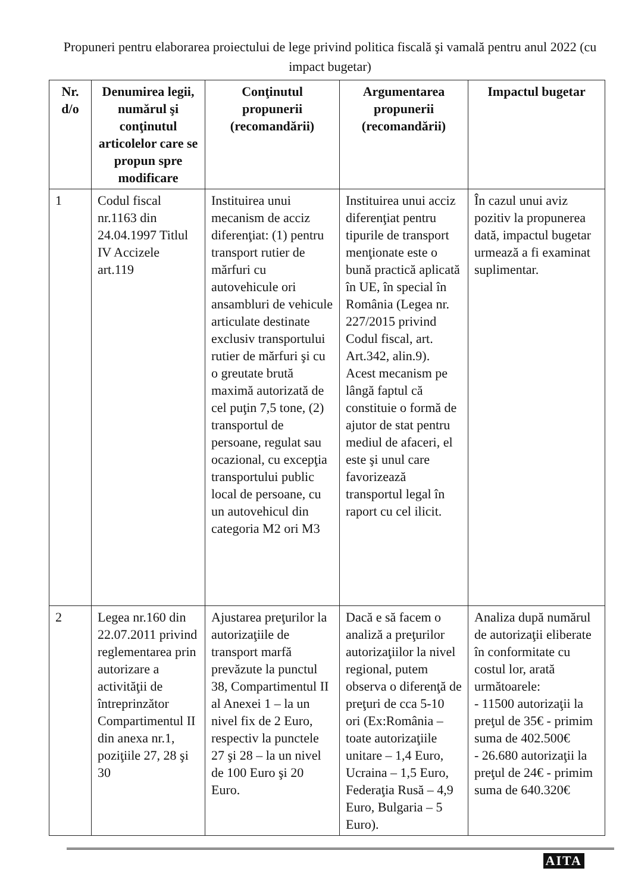Propuneri pentru elaborarea proiectului de lege privind politica fiscală şi vamală pentru anul 2022 (cu impact bugetar)
| Nr. d/o | Denumirea legii, numărul şi conţinutul articolelor care se propun spre modificare | Conţinutul propunerii (recomandării) | Argumentarea propunerii (recomandării) | Impactul bugetar |
| --- | --- | --- | --- | --- |
| 1 | Codul fiscal nr.1163 din 24.04.1997 Titlul IV Accizele art.119 | Instituirea unui mecanism de acciz diferenţiat: (1) pentru transport rutier de mărfuri cu autovehicule ori ansambluri de vehicule articulate destinate exclusiv transportului rutier de mărfuri şi cu o greutate brută maximă autorizată de cel puţin 7,5 tone, (2) transportul de persoane, regulat sau ocazional, cu excepţia transportului public local de persoane, cu un autovehicul din categoria M2 ori M3 | Instituirea unui acciz diferenţiat pentru tipurile de transport menţionate este o bună practică aplicată în UE, în special în România (Legea nr. 227/2015 privind Codul fiscal, art. Art.342, alin.9). Acest mecanism pe lângă faptul că constituie o formă de ajutor de stat pentru mediul de afaceri, el este şi unul care favorizează transportul legal în raport cu cel ilicit. | În cazul unui aviz pozitiv la propunerea dată, impactul bugetar urmează a fi examinat suplimentar. |
| 2 | Legea nr.160 din 22.07.2011 privind reglementarea prin autorizare a activităţii de întreprinzător Compartimentul II din anexa nr.1, poziţiile 27, 28 şi 30 | Ajustarea preţurilor la autorizaţiile de transport marfă prevăzute la punctul 38, Compartimentul II al Anexei 1 – la un nivel fix de 2 Euro, respectiv la punctele 27 şi 28 – la un nivel de 100 Euro şi 20 Euro. | Dacă e să facem o analiză a preţurilor autorizaţiilor la nivel regional, putem observa o diferenţă de preţuri de cca 5-10 ori (Ex:România – toate autorizaţiile unitare – 1,4 Euro, Ucraina – 1,5 Euro, Federaţia Rusă – 4,9 Euro, Bulgaria – 5 Euro). | Analiza după numărul de autorizaţii eliberate în conformitate cu costul lor, arată următoarele: - 11500 autorizaţii la preţul de 35€ - primim suma de 402.500€ - 26.680 autorizaţii la preţul de 24€ - primim suma de 640.320€ |
AITA